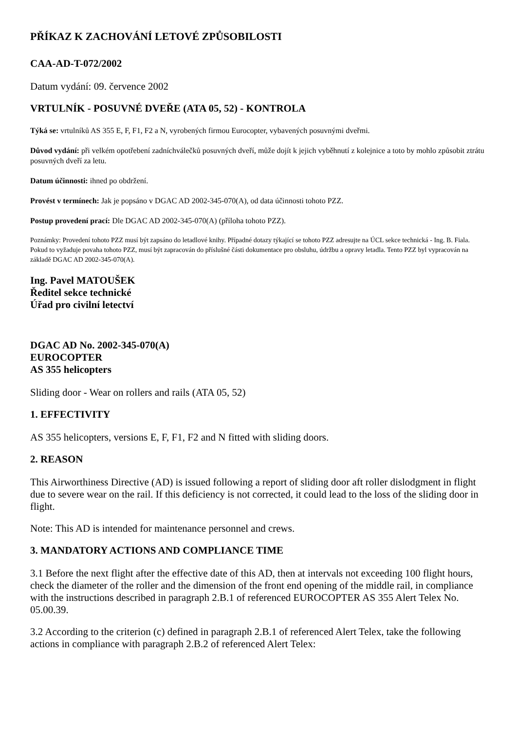PŘÍKAZ K ZACHOVÁNÍ LETOVÉ ZPŮSOBILOSTI
CAA-AD-T-072/2002
Datum vydání: 09. července 2002
VRTULNÍK - POSUVNÉ DVEŘE (ATA 05, 52) - KONTROLA
Týká se: vrtulníků AS 355 E, F, F1, F2 a N, vyrobených firmou Eurocopter, vybavených posuvnými dveřmi.
Důvod vydání: při velkém opotřebení zadníchválečků posuvných dveří, může dojít k jejich vyběhnutí z kolejnice a toto by mohlo způsobit ztrátu posuvných dveří za letu.
Datum účinnosti: ihned po obdržení.
Provést v termínech: Jak je popsáno v DGAC AD 2002-345-070(A), od data účinnosti tohoto PZZ.
Postup provedení prací: Dle DGAC AD 2002-345-070(A) (příloha tohoto PZZ).
Poznámky: Provedení tohoto PZZ musí být zapsáno do letadlové knihy. Případné dotazy týkající se tohoto PZZ adresujte na ÚCL sekce technická - Ing. B. Fiala. Pokud to vyžaduje povaha tohoto PZZ, musí být zapracován do příslušné části dokumentace pro obsluhu, údržbu a opravy letadla. Tento PZZ byl vypracován na základě DGAC AD 2002-345-070(A).
Ing. Pavel MATOUŠEK
Ředitel sekce technické
Úřad pro civilní letectví
DGAC AD No. 2002-345-070(A)
EUROCOPTER
AS 355 helicopters
Sliding door - Wear on rollers and rails (ATA 05, 52)
1. EFFECTIVITY
AS 355 helicopters, versions E, F, F1, F2 and N fitted with sliding doors.
2. REASON
This Airworthiness Directive (AD) is issued following a report of sliding door aft roller dislodgment in flight due to severe wear on the rail. If this deficiency is not corrected, it could lead to the loss of the sliding door in flight.
Note: This AD is intended for maintenance personnel and crews.
3. MANDATORY ACTIONS AND COMPLIANCE TIME
3.1 Before the next flight after the effective date of this AD, then at intervals not exceeding 100 flight hours, check the diameter of the roller and the dimension of the front end opening of the middle rail, in compliance with the instructions described in paragraph 2.B.1 of referenced EUROCOPTER AS 355 Alert Telex No. 05.00.39.
3.2 According to the criterion (c) defined in paragraph 2.B.1 of referenced Alert Telex, take the following actions in compliance with paragraph 2.B.2 of referenced Alert Telex: